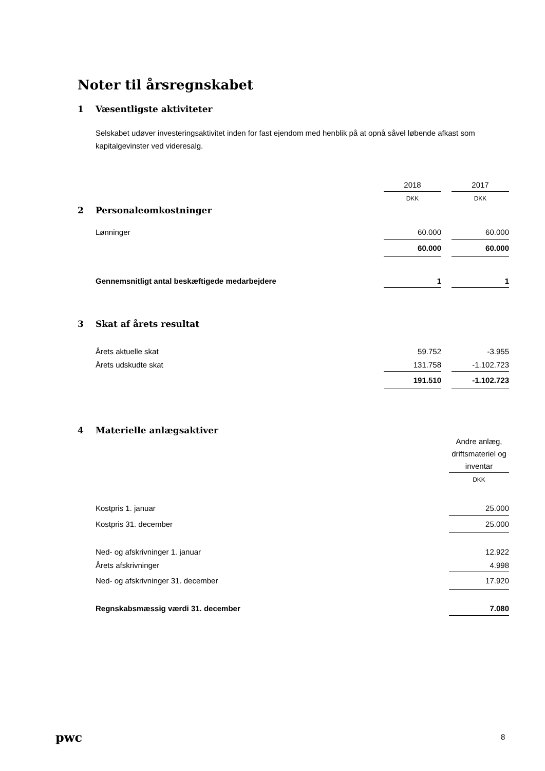Noter til årsregnskabet
1 Væsentligste aktiviteter
Selskabet udøver investeringsaktivitet inden for fast ejendom med henblik på at opnå såvel løbende afkast som kapitalgevinster ved videresalg.
| | 2018 | | 2017 |
| | DKK | | DKK |
2 Personaleomkostninger
| Lønninger | 60.000 | | 60.000 |
| | 60.000 | | 60.000 |
| Gennemsnitligt antal beskæftigede medarbejdere | 1 | | 1 |
3 Skat af årets resultat
| Årets aktuelle skat | 59.752 | | -3.955 |
| Årets udskudte skat | 131.758 | | -1.102.723 |
| | 191.510 | | -1.102.723 |
4 Materielle anlægsaktiver
| | Andre anlæg, driftsmateriel og inventar |
| | DKK |
| Kostpris 1. januar | 25.000 |
| Kostpris 31. december | 25.000 |
| Ned- og afskrivninger 1. januar | 12.922 |
| Årets afskrivninger | 4.998 |
| Ned- og afskrivninger 31. december | 17.920 |
| Regnskabsmæssig værdi 31. december | 7.080 |
pwc 8